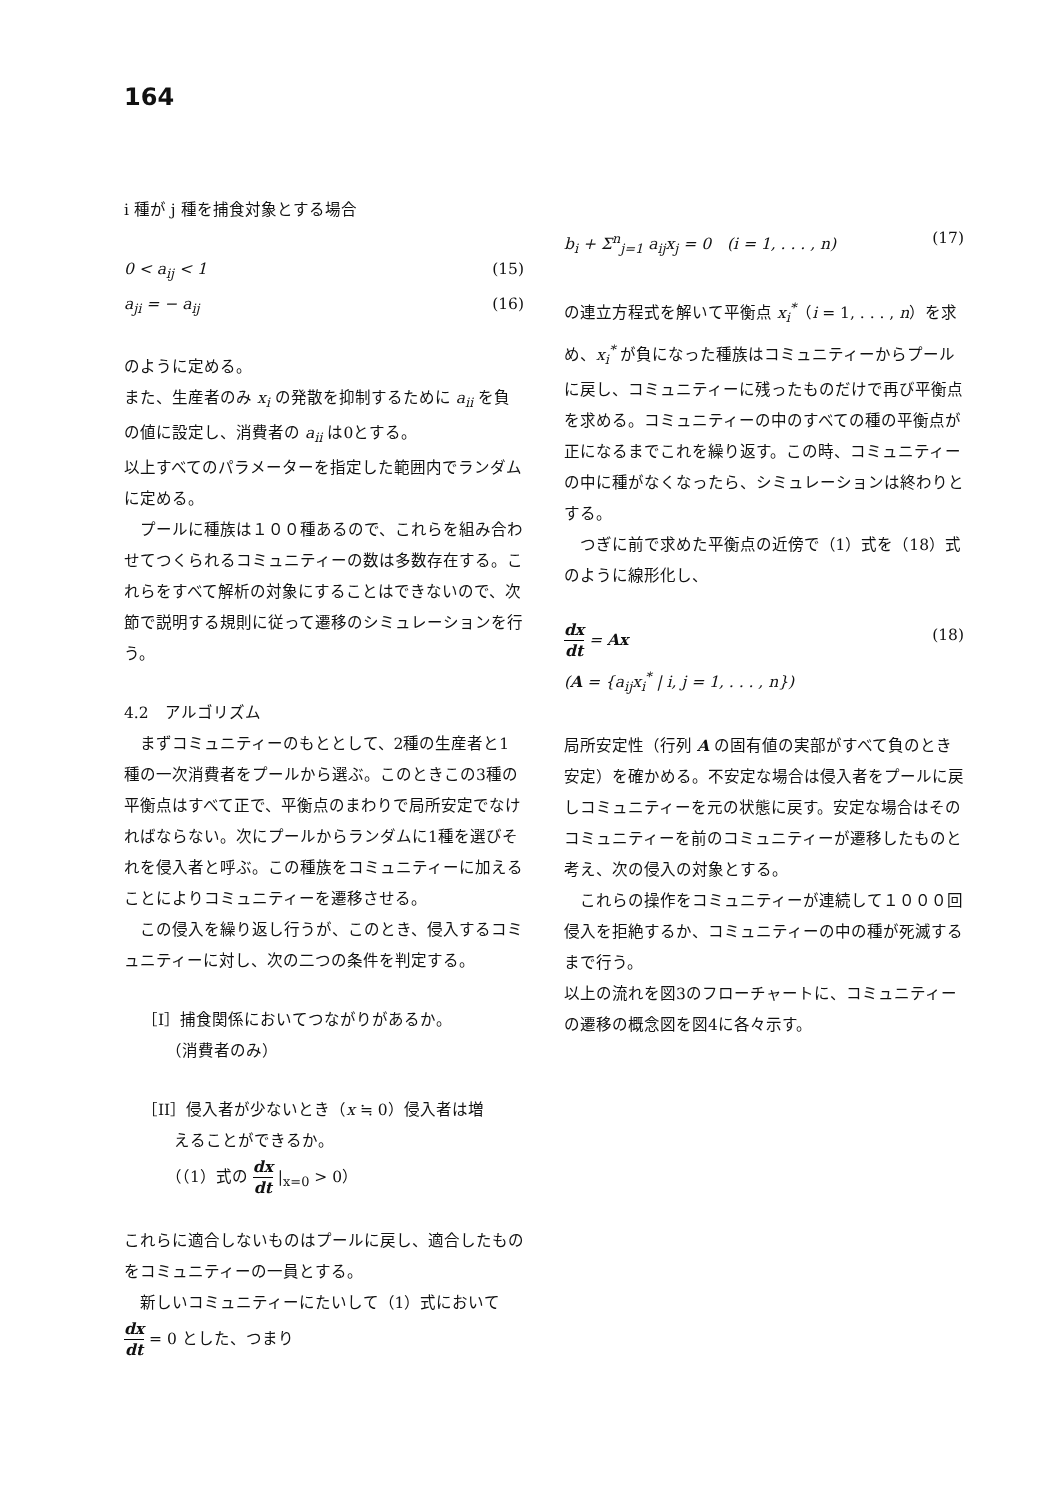164
i 種が j 種を捕食対象とする場合
0 < a<sub>ij</sub> < 1 (15)
a<sub>ji</sub> = − a<sub>ij</sub> (16)
のように定める。
また、生産者のみ x<sub>i</sub> の発散を抑制するために a<sub>ii</sub> を負の値に設定し、消費者の a<sub>ii</sub> は0とする。
以上すべてのパラメーターを指定した範囲内でランダムに定める。
プールに種族は１００種あるので、これらを組み合わせてつくられるコミュニティーの数は多数存在する。これらをすべて解析の対象にすることはできないので、次節で説明する規則に従って遷移のシミュレーションを行う。
4.2　アルゴリズム
まずコミュニティーのもととして、2種の生産者と1種の一次消費者をプールから選ぶ。このときこの3種の平衡点はすべて正で、平衡点のまわりで局所安定でなければならない。次にプールからランダムに1種を選びそれを侵入者と呼ぶ。この種族をコミュニティーに加えることによりコミュニティーを遷移させる。
この侵入を繰り返し行うが、このとき、侵入するコミュニティーに対し、次の二つの条件を判定する。
［I］捕食関係においてつながりがあるか。
　　（消費者のみ）
［II］侵入者が少ないとき（x ≒ 0）侵入者は増
　　えることができるか。
　　（（1）式の dx dt |<sub>x=0</sub> > 0）
これらに適合しないものはプールに戻し、適合したものをコミュニティーの一員とする。
新しいコミュニティーにたいして（1）式において
dx dt = 0 とした、つまり
b<sub>i</sub> + Σ<sup>n</sup><sub>j=1</sub> a<sub>ij</sub>x<sub>j</sub> = 0　(i = 1, . . . , n) (17)
の連立方程式を解いて平衡点 x<sub>i</sub><sup>*</sup>（i = 1, . . . , n）を求め、x<sub>i</sub><sup>*</sup> が負になった種族はコミュニティーからプールに戻し、コミュニティーに残ったものだけで再び平衡点を求める。コミュニティーの中のすべての種の平衡点が正になるまでこれを繰り返す。この時、コミュニティーの中に種がなくなったら、シミュレーションは終わりとする。
つぎに前で求めた平衡点の近傍で（1）式を（18）式のように線形化し、
dx dt = Ax (18)
(A = {a<sub>ij</sub>x<sub>i</sub><sup>*</sup> | i, j = 1, . . . , n})
局所安定性（行列 A の固有値の実部がすべて負のとき安定）を確かめる。不安定な場合は侵入者をプールに戻しコミュニティーを元の状態に戻す。安定な場合はそのコミュニティーを前のコミュニティーが遷移したものと考え、次の侵入の対象とする。
これらの操作をコミュニティーが連続して１０００回侵入を拒絶するか、コミュニティーの中の種が死滅するまで行う。
以上の流れを図3のフローチャートに、コミュニティーの遷移の概念図を図4に各々示す。